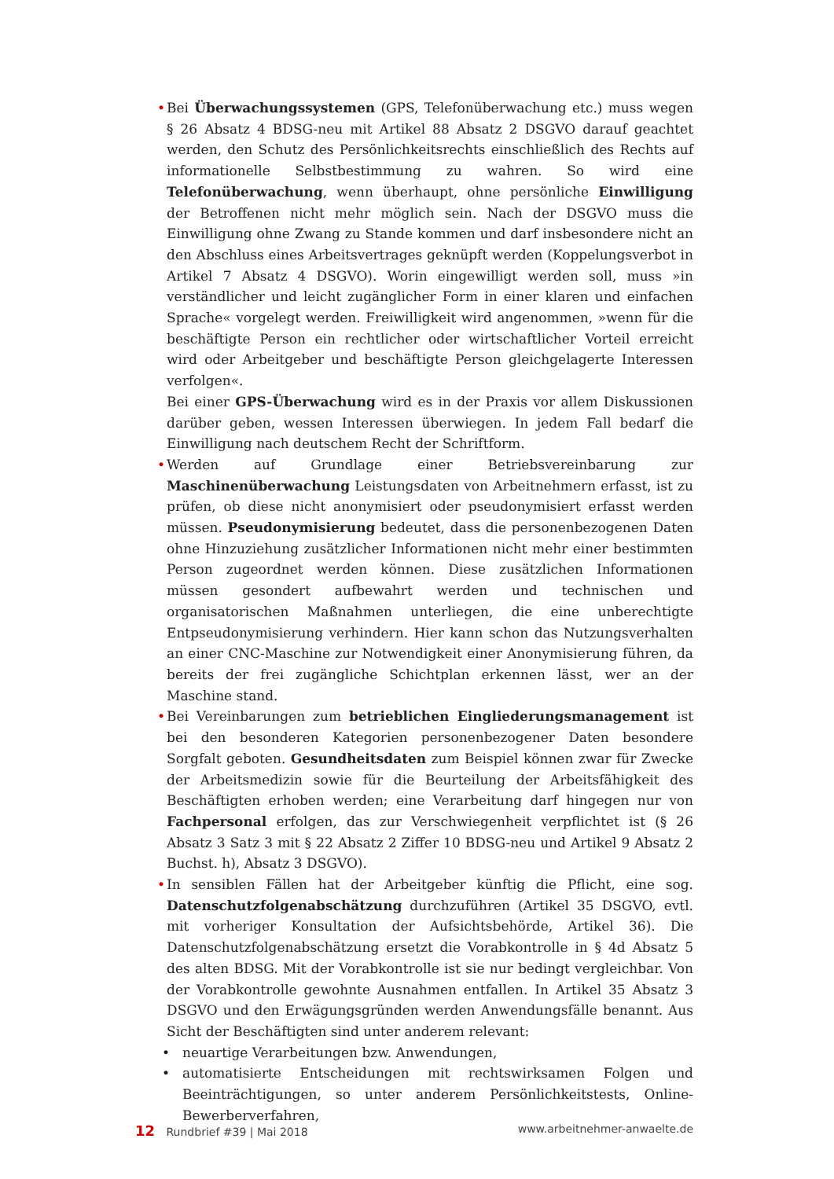• Bei Überwachungssystemen (GPS, Telefonüberwachung etc.) muss wegen § 26 Absatz 4 BDSG-neu mit Artikel 88 Absatz 2 DSGVO darauf geachtet werden, den Schutz des Persönlichkeitsrechts einschließlich des Rechts auf informationelle Selbstbestimmung zu wahren. So wird eine Telefonüberwachung, wenn überhaupt, ohne persönliche Einwilligung der Betroffenen nicht mehr möglich sein. Nach der DSGVO muss die Einwilligung ohne Zwang zu Stande kommen und darf insbesondere nicht an den Abschluss eines Arbeitsvertrages geknüpft werden (Koppelungsverbot in Artikel 7 Absatz 4 DSGVO). Worin eingewilligt werden soll, muss »in verständlicher und leicht zugänglicher Form in einer klaren und einfachen Sprache« vorgelegt werden. Freiwilligkeit wird angenommen, »wenn für die beschäftigte Person ein rechtlicher oder wirtschaftlicher Vorteil erreicht wird oder Arbeitgeber und beschäftigte Person gleichgelagerte Interessen verfolgen«.
Bei einer GPS-Überwachung wird es in der Praxis vor allem Diskussionen darüber geben, wessen Interessen überwiegen. In jedem Fall bedarf die Einwilligung nach deutschem Recht der Schriftform.
• Werden auf Grundlage einer Betriebsvereinbarung zur Maschinenüberwachung Leistungsdaten von Arbeitnehmern erfasst, ist zu prüfen, ob diese nicht anonymisiert oder pseudonymisiert erfasst werden müssen. Pseudonymisierung bedeutet, dass die personenbezogenen Daten ohne Hinzuziehung zusätzlicher Informationen nicht mehr einer bestimmten Person zugeordnet werden können. Diese zusätzlichen Informationen müssen gesondert aufbewahrt werden und technischen und organisatorischen Maßnahmen unterliegen, die eine unberechtigte Entpseudonymisierung verhindern. Hier kann schon das Nutzungsverhalten an einer CNC-Maschine zur Notwendigkeit einer Anonymisierung führen, da bereits der frei zugängliche Schichtplan erkennen lässt, wer an der Maschine stand.
• Bei Vereinbarungen zum betrieblichen Eingliederungsmanagement ist bei den besonderen Kategorien personenbezogener Daten besondere Sorgfalt geboten. Gesundheitsdaten zum Beispiel können zwar für Zwecke der Arbeitsmedizin sowie für die Beurteilung der Arbeitsfähigkeit des Beschäftigten erhoben werden; eine Verarbeitung darf hingegen nur von Fachpersonal erfolgen, das zur Verschwiegenheit verpflichtet ist (§ 26 Absatz 3 Satz 3 mit § 22 Absatz 2 Ziffer 10 BDSG-neu und Artikel 9 Absatz 2 Buchst. h), Absatz 3 DSGVO).
• In sensiblen Fällen hat der Arbeitgeber künftig die Pflicht, eine sog. Datenschutzfolgenabschätzung durchzuführen (Artikel 35 DSGVO, evtl. mit vorheriger Konsultation der Aufsichtsbehörde, Artikel 36). Die Datenschutzfolgenabschätzung ersetzt die Vorabkontrolle in § 4d Absatz 5 des alten BDSG. Mit der Vorabkontrolle ist sie nur bedingt vergleichbar. Von der Vorabkontrolle gewohnte Ausnahmen entfallen. In Artikel 35 Absatz 3 DSGVO und den Erwägungsgründen werden Anwendungsfälle benannt. Aus Sicht der Beschäftigten sind unter anderem relevant:
• neuartige Verarbeitungen bzw. Anwendungen,
• automatisierte Entscheidungen mit rechtswirksamen Folgen und Beeinträchtigungen, so unter anderem Persönlichkeitstests, Online-Bewerberverfahren,
12 Rundbrief #39 | Mai 2018 www.arbeitnehmer-anwaelte.de